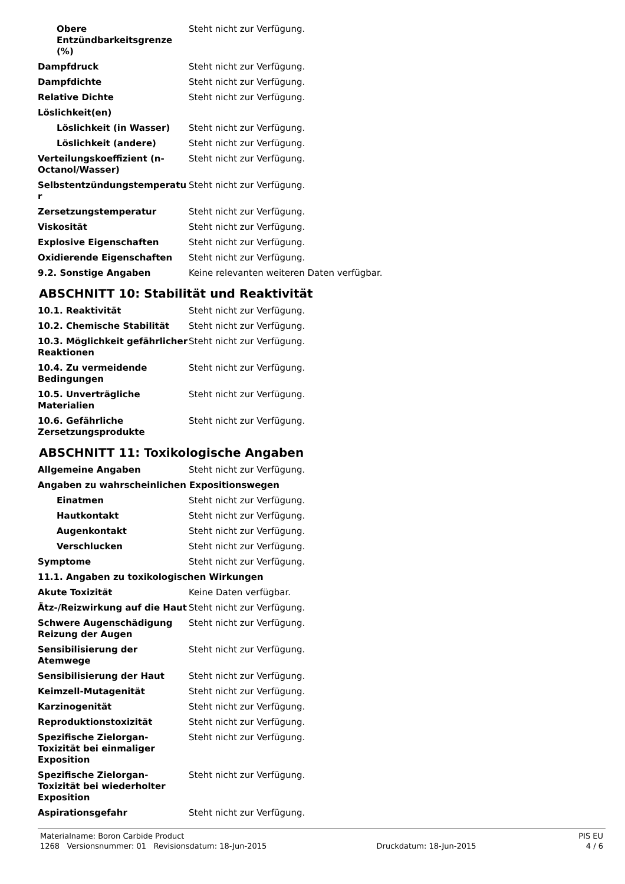| Obere Entzündbarkeitsgrenze (%) | Steht nicht zur Verfügung. |
| Dampfdruck | Steht nicht zur Verfügung. |
| Dampfdichte | Steht nicht zur Verfügung. |
| Relative Dichte | Steht nicht zur Verfügung. |
| Löslichkeit(en) | |
| Löslichkeit (in Wasser) | Steht nicht zur Verfügung. |
| Löslichkeit (andere) | Steht nicht zur Verfügung. |
| Verteilungskoeffizient (n-Octanol/Wasser) | Steht nicht zur Verfügung. |
| Selbstentzündungstemperatu r | Steht nicht zur Verfügung. |
| Zersetzungstemperatur | Steht nicht zur Verfügung. |
| Viskosität | Steht nicht zur Verfügung. |
| Explosive Eigenschaften | Steht nicht zur Verfügung. |
| Oxidierende Eigenschaften | Steht nicht zur Verfügung. |
| 9.2. Sonstige Angaben | Keine relevanten weiteren Daten verfügbar. |
ABSCHNITT 10: Stabilität und Reaktivität
| 10.1. Reaktivität | Steht nicht zur Verfügung. |
| 10.2. Chemische Stabilität | Steht nicht zur Verfügung. |
| 10.3. Möglichkeit gefährlicher Reaktionen | Steht nicht zur Verfügung. |
| 10.4. Zu vermeidende Bedingungen | Steht nicht zur Verfügung. |
| 10.5. Unverträgliche Materialien | Steht nicht zur Verfügung. |
| 10.6. Gefährliche Zersetzungsprodukte | Steht nicht zur Verfügung. |
ABSCHNITT 11: Toxikologische Angaben
| Allgemeine Angaben | Steht nicht zur Verfügung. |
| Angaben zu wahrscheinlichen Expositionswegen | |
| Einatmen | Steht nicht zur Verfügung. |
| Hautkontakt | Steht nicht zur Verfügung. |
| Augenkontakt | Steht nicht zur Verfügung. |
| Verschlucken | Steht nicht zur Verfügung. |
| Symptome | Steht nicht zur Verfügung. |
| 11.1. Angaben zu toxikologischen Wirkungen | |
| Akute Toxizität | Keine Daten verfügbar. |
| Ätz-/Reizwirkung auf die Haut | Steht nicht zur Verfügung. |
| Schwere Augenschädigung Reizung der Augen | Steht nicht zur Verfügung. |
| Sensibilisierung der Atemwege | Steht nicht zur Verfügung. |
| Sensibilisierung der Haut | Steht nicht zur Verfügung. |
| Keimzell-Mutagenität | Steht nicht zur Verfügung. |
| Karzinogenität | Steht nicht zur Verfügung. |
| Reproduktionstoxizität | Steht nicht zur Verfügung. |
| Spezifische Zielorgan-Toxizität bei einmaliger Exposition | Steht nicht zur Verfügung. |
| Spezifische Zielorgan-Toxizität bei wiederholter Exposition | Steht nicht zur Verfügung. |
| Aspirationsgefahr | Steht nicht zur Verfügung. |
Materialname: Boron Carbide Product PIS EU
1268 Versionsnummer: 01 Revisionsdatum: 18-Jun-2015 Druckdatum: 18-Jun-2015 4 / 6